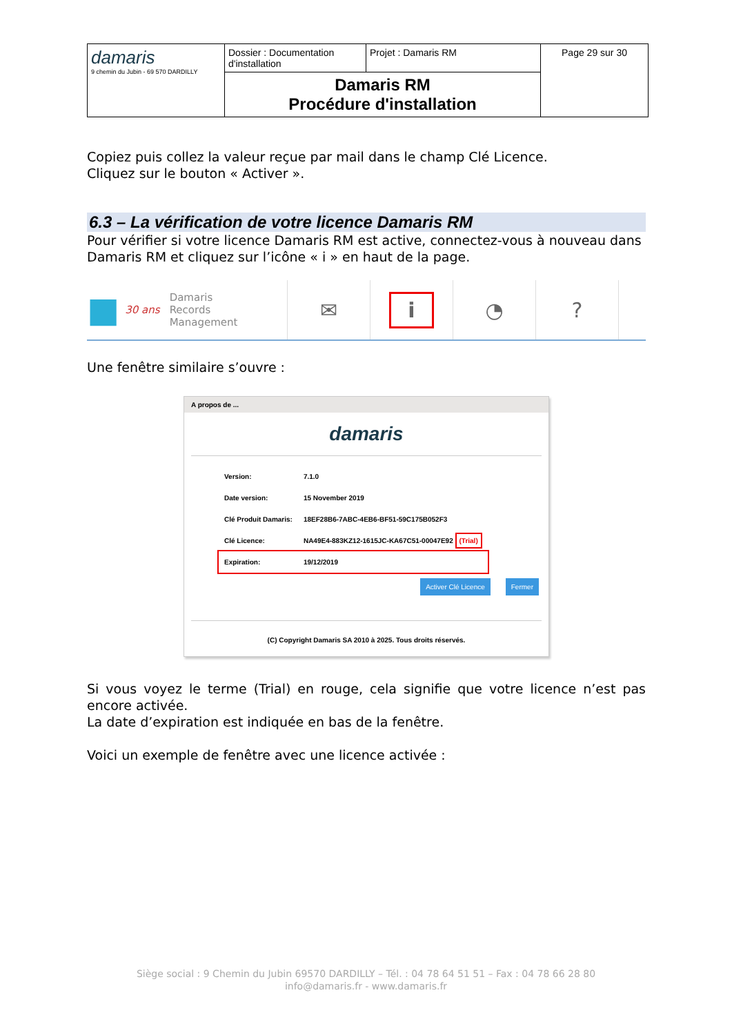| damaris 9 chemin du Jubin - 69 570 DARDILLY | Dossier : Documentation d'installation | Projet : Damaris RM | Page 29 sur 30 |
| | Damaris RM Procédure d'installation | | |
Copiez puis collez la valeur reçue par mail dans le champ Clé Licence.
Cliquez sur le bouton « Activer ».
6.3 – La vérification de votre licence Damaris RM
Pour vérifier si votre licence Damaris RM est active, connectez-vous à nouveau dans Damaris RM et cliquez sur l’icône « i » en haut de la page.
■ 30 ans Damaris
Records
Management
✉
i
◔ ?
Une fenêtre similaire s’ouvre :
A propos de ...
damaris
| Version: | 7.1.0 |
| Date version: | 15 November 2019 |
| Clé Produit Damaris: | 18EF28B6-7ABC-4EB6-BF51-59C175B052F3 |
| Clé Licence: | NA49E4-883KZ12-1615JC-KA67C51-00047E92 (Trial) |
| Expiration: | 19/12/2019 |
Activer Clé Licence Fermer
(C) Copyright Damaris SA 2010 à 2025. Tous droits réservés.
Si vous voyez le terme (Trial) en rouge, cela signifie que votre licence n’est pas encore activée.
La date d’expiration est indiquée en bas de la fenêtre.
Voici un exemple de fenêtre avec une licence activée :
Siège social : 9 Chemin du Jubin 69570 DARDILLY – Tél. : 04 78 64 51 51 – Fax : 04 78 66 28 80
info@damaris.fr - www.damaris.fr